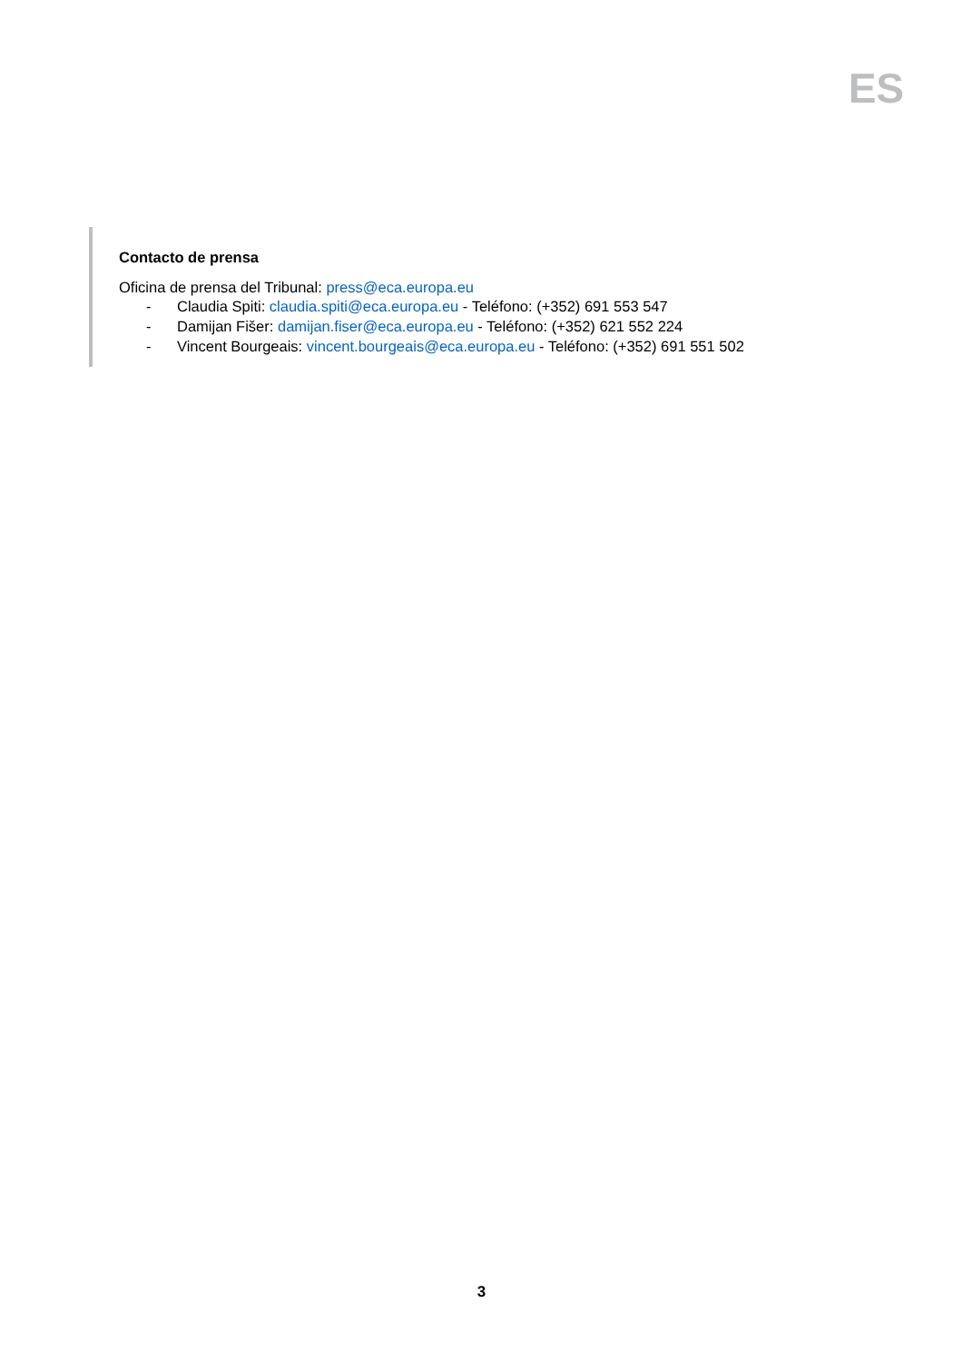ES
Contacto de prensa
Oficina de prensa del Tribunal: press@eca.europa.eu
- Claudia Spiti: claudia.spiti@eca.europa.eu - Teléfono: (+352) 691 553 547
- Damijan Fišer: damijan.fiser@eca.europa.eu - Teléfono: (+352) 621 552 224
- Vincent Bourgeais: vincent.bourgeais@eca.europa.eu - Teléfono: (+352) 691 551 502
3